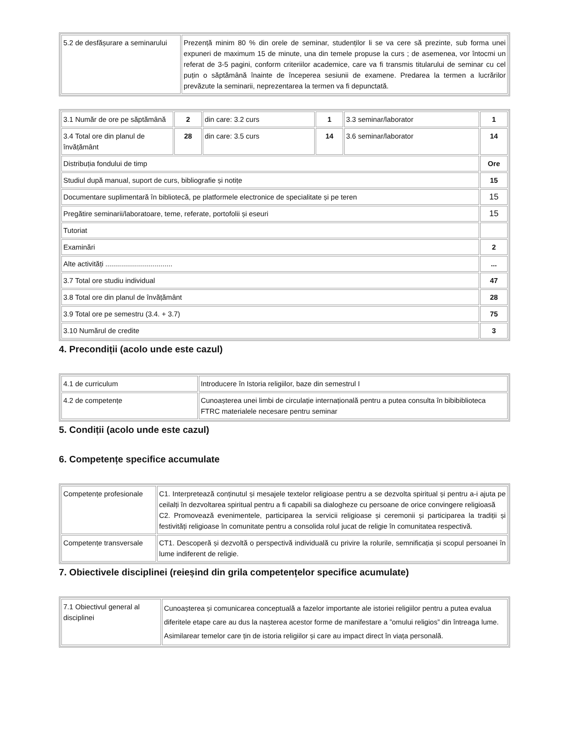| 5.2 de desfășurare a seminarului | Prezență minim 80 % din orele de seminar, studenților li se va cere să prezinte, sub forma unei expuneri de maximum 15 de minute, una din temele propuse la curs ; de asemenea, vor întocmi un referat de 3-5 pagini, conform criteriilor academice, care va fi transmis titularului de seminar cu cel puțin o săptămână înainte de începerea sesiunii de examene. Predarea la termen a lucrărilor prevăzute la seminarii, neprezentarea la termen va fi depunctată. |
| 3.1 Număr de ore pe săptămână | 2 | din care: 3.2 curs | 1 | 3.3 seminar/laborator | 1 |
| 3.4 Total ore din planul de învățământ | 28 | din care: 3.5 curs | 14 | 3.6 seminar/laborator | 14 |
| Distribuția fondului de timp | | | | | Ore |
| Studiul după manual, suport de curs, bibliografie și notițe | | | | | 15 |
| Documentare suplimentară în bibliotecă, pe platformele electronice de specialitate și pe teren | | | | | 15 |
| Pregătire seminarii/laboratoare, teme, referate, portofolii și eseuri | | | | | 15 |
| Tutoriat | | | | | |
| Examinări | | | | | 2 |
| Alte activități .................................. | | | | | ... |
| 3.7 Total ore studiu individual | | | | | 47 |
| 3.8 Total ore din planul de învățământ | | | | | 28 |
| 3.9 Total ore pe semestru (3.4. + 3.7) | | | | | 75 |
| 3.10 Numărul de credite | | | | | 3 |
4. Precondiții (acolo unde este cazul)
| 4.1 de curriculum | Introducere în Istoria religiilor, baze din semestrul I |
| 4.2 de competențe | Cunoașterea unei limbi de circulație internațională pentru a putea consulta în bibibiblioteca FTRC materialele necesare pentru seminar |
5. Condiții (acolo unde este cazul)
6. Competențe specifice accumulate
| Competențe profesionale | C1. Interpretează conținutul și mesajele textelor religioase pentru a se dezvolta spiritual și pentru a-i ajuta pe ceilalți în dezvoltarea spiritual pentru a fi capabili sa dialogheze cu persoane de orice convingere religioasă C2. Promovează evenimentele, participarea la servicii religioase și ceremonii și participarea la tradiții și festivități religioase în comunitate pentru a consolida rolul jucat de religie în comunitatea respectivă. |
| Competențe transversale | CT1. Descoperă și dezvoltă o perspectivă individuală cu privire la rolurile, semnificația și scopul persoanei în lume indiferent de religie. |
7. Obiectivele disciplinei (reieșind din grila competențelor specifice acumulate)
| 7.1 Obiectivul general al disciplinei | Cunoașterea și comunicarea conceptuală a fazelor importante ale istoriei religiilor pentru a putea evalua diferitele etape care au dus la nașterea acestor forme de manifestare a ”omului religios” din întreaga lume. Asimilarear temelor care țin de istoria religiilor și care au impact direct în viața personală. |